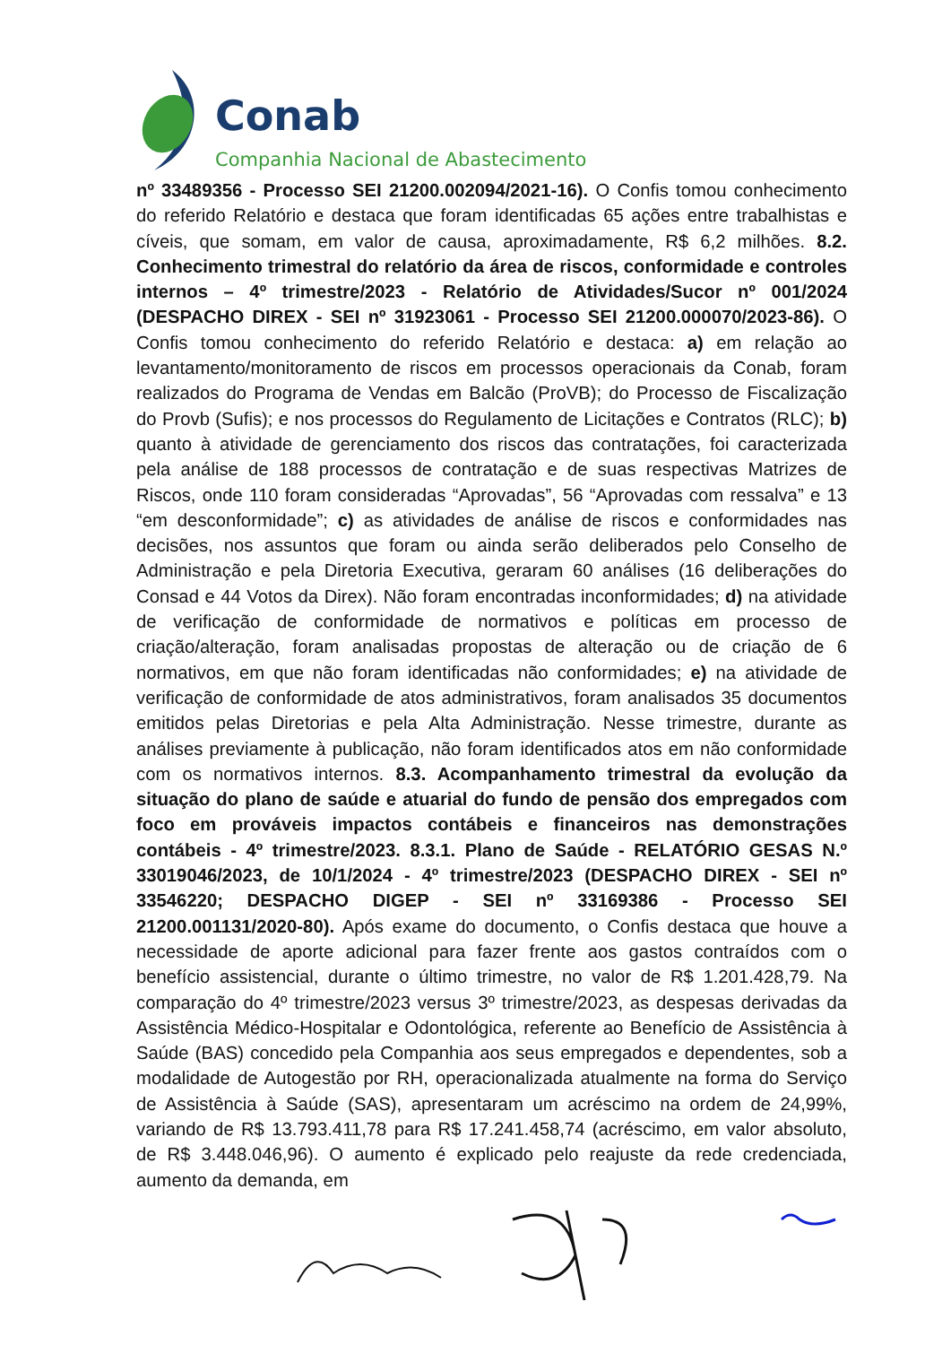Conab
Companhia Nacional de Abastecimento
nº 33489356 - Processo SEI 21200.002094/2021-16). O Confis tomou conhecimento do referido Relatório e destaca que foram identificadas 65 ações entre trabalhistas e cíveis, que somam, em valor de causa, aproximadamente, R$ 6,2 milhões. 8.2. Conhecimento trimestral do relatório da área de riscos, conformidade e controles internos – 4º trimestre/2023 - Relatório de Atividades/Sucor nº 001/2024 (DESPACHO DIREX - SEI nº 31923061 - Processo SEI 21200.000070/2023-86). O Confis tomou conhecimento do referido Relatório e destaca: a) em relação ao levantamento/monitoramento de riscos em processos operacionais da Conab, foram realizados do Programa de Vendas em Balcão (ProVB); do Processo de Fiscalização do Provb (Sufis); e nos processos do Regulamento de Licitações e Contratos (RLC); b) quanto à atividade de gerenciamento dos riscos das contratações, foi caracterizada pela análise de 188 processos de contratação e de suas respectivas Matrizes de Riscos, onde 110 foram consideradas “Aprovadas”, 56 “Aprovadas com ressalva” e 13 “em desconformidade”; c) as atividades de análise de riscos e conformidades nas decisões, nos assuntos que foram ou ainda serão deliberados pelo Conselho de Administração e pela Diretoria Executiva, geraram 60 análises (16 deliberações do Consad e 44 Votos da Direx). Não foram encontradas inconformidades; d) na atividade de verificação de conformidade de normativos e políticas em processo de criação/alteração, foram analisadas propostas de alteração ou de criação de 6 normativos, em que não foram identificadas não conformidades; e) na atividade de verificação de conformidade de atos administrativos, foram analisados 35 documentos emitidos pelas Diretorias e pela Alta Administração. Nesse trimestre, durante as análises previamente à publicação, não foram identificados atos em não conformidade com os normativos internos. 8.3. Acompanhamento trimestral da evolução da situação do plano de saúde e atuarial do fundo de pensão dos empregados com foco em prováveis impactos contábeis e financeiros nas demonstrações contábeis - 4º trimestre/2023. 8.3.1. Plano de Saúde - RELATÓRIO GESAS N.º 33019046/2023, de 10/1/2024 - 4º trimestre/2023 (DESPACHO DIREX - SEI nº 33546220; DESPACHO DIGEP - SEI nº 33169386 - Processo SEI 21200.001131/2020-80). Após exame do documento, o Confis destaca que houve a necessidade de aporte adicional para fazer frente aos gastos contraídos com o benefício assistencial, durante o último trimestre, no valor de R$ 1.201.428,79. Na comparação do 4º trimestre/2023 versus 3º trimestre/2023, as despesas derivadas da Assistência Médico-Hospitalar e Odontológica, referente ao Benefício de Assistência à Saúde (BAS) concedido pela Companhia aos seus empregados e dependentes, sob a modalidade de Autogestão por RH, operacionalizada atualmente na forma do Serviço de Assistência à Saúde (SAS), apresentaram um acréscimo na ordem de 24,99%, variando de R$ 13.793.411,78 para R$ 17.241.458,74 (acréscimo, em valor absoluto, de R$ 3.448.046,96). O aumento é explicado pelo reajuste da rede credenciada, aumento da demanda, em